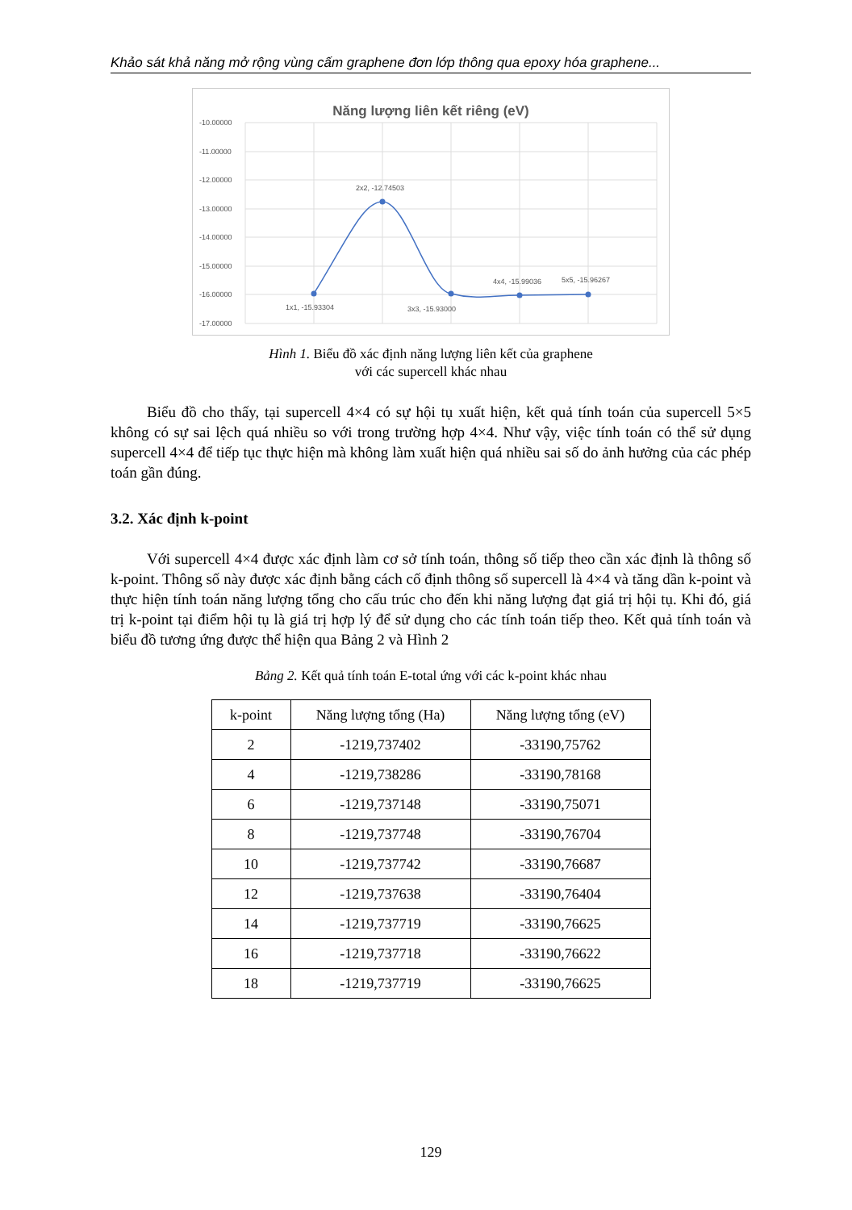Khảo sát khả năng mở rộng vùng cấm graphene đơn lớp thông qua epoxy hóa graphene...
Năng lượng liên kết riêng (eV)
-10.00000
-11.00000
-12.00000
-13.00000
-14.00000
-15.00000
-16.00000
-17.00000
1x1, -15.93304
2x2, -12.74503
3x3, -15.93000
4x4, -15.99036
5x5, -15.96267
Hình 1. Biểu đồ xác định năng lượng liên kết của graphene
với các supercell khác nhau
Biểu đồ cho thấy, tại supercell 4×4 có sự hội tụ xuất hiện, kết quả tính toán của supercell 5×5 không có sự sai lệch quá nhiều so với trong trường hợp 4×4. Như vậy, việc tính toán có thể sử dụng supercell 4×4 để tiếp tục thực hiện mà không làm xuất hiện quá nhiều sai số do ảnh hưởng của các phép toán gần đúng.
3.2. Xác định k-point
Với supercell 4×4 được xác định làm cơ sở tính toán, thông số tiếp theo cần xác định là thông số k-point. Thông số này được xác định bằng cách cố định thông số supercell là 4×4 và tăng dần k-point và thực hiện tính toán năng lượng tổng cho cấu trúc cho đến khi năng lượng đạt giá trị hội tụ. Khi đó, giá trị k-point tại điểm hội tụ là giá trị hợp lý để sử dụng cho các tính toán tiếp theo. Kết quả tính toán và biểu đồ tương ứng được thể hiện qua Bảng 2 và Hình 2
Bảng 2. Kết quả tính toán E-total ứng với các k-point khác nhau
| k-point | Năng lượng tổng (Ha) | Năng lượng tổng (eV) |
| --- | --- | --- |
| 2 | -1219,737402 | -33190,75762 |
| 4 | -1219,738286 | -33190,78168 |
| 6 | -1219,737148 | -33190,75071 |
| 8 | -1219,737748 | -33190,76704 |
| 10 | -1219,737742 | -33190,76687 |
| 12 | -1219,737638 | -33190,76404 |
| 14 | -1219,737719 | -33190,76625 |
| 16 | -1219,737718 | -33190,76622 |
| 18 | -1219,737719 | -33190,76625 |
129